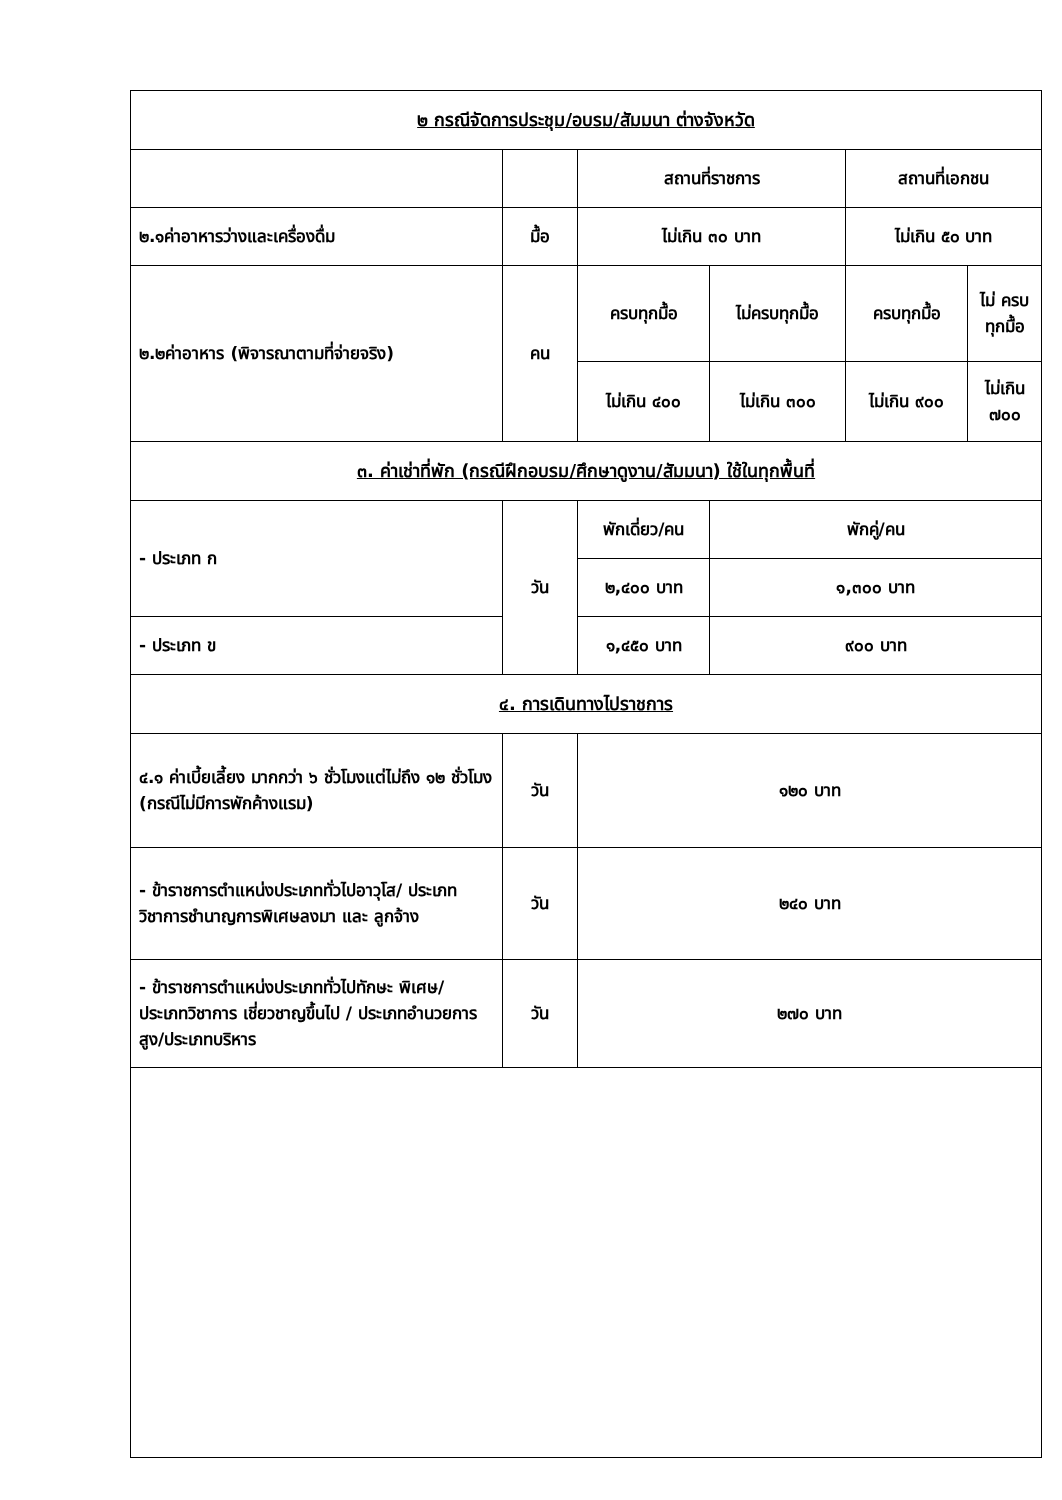| ๒ กรณีจัดการประชุม/อบรม/สัมมนา ต่างจังหวัด | | | | | |
| | | สถานที่ราชการ | | สถานที่เอกชน | |
| ๒.๑ค่าอาหารว่างและเครื่องดื่ม | มื้อ | ไม่เกิน ๓๐ บาท | | ไม่เกิน ๕๐ บาท | |
| ๒.๒ค่าอาหาร (พิจารณาตามที่จ่ายจริง) | คน | ครบทุกมื้อ | ไม่ครบทุกมื้อ | ครบทุกมื้อ | ไม่ ครบ ทุกมื้อ |
| | | ไม่เกิน ๔๐๐ | ไม่เกิน ๓๐๐ | ไม่เกิน ๙๐๐ | ไม่เกิน ๗๐๐ |
| ๓. ค่าเช่าที่พัก (กรณีฝึกอบรม/ศึกษาดูงาน/สัมมนา) ใช้ในทุกพื้นที่ | | | | | |
| - ประเภท ก | วัน | พักเดี่ยว/คน | พักคู่/คน | | |
| | | ๒,๔๐๐ บาท | ๑,๓๐๐ บาท | | |
| - ประเภท ข | | ๑,๔๕๐ บาท | ๙๐๐ บาท | | |
| ๔. การเดินทางไปราชการ | | | | | |
| ๔.๑ ค่าเบี้ยเลี้ยง มากกว่า ๖ ชั่วโมงแต่ไม่ถึง ๑๒ ชั่วโมง (กรณีไม่มีการพักค้างแรม) | วัน | ๑๒๐ บาท | | | |
| - ข้าราชการตำแหน่งประเภททั่วไปอาวุโส/ ประเภทวิชาการชำนาญการพิเศษลงมา และ ลูกจ้าง | วัน | ๒๔๐ บาท | | | |
| - ข้าราชการตำแหน่งประเภททั่วไปทักษะ พิเศษ/ ประเภทวิชาการ เชี่ยวชาญขึ้นไป / ประเภทอำนวยการสูง/ประเภทบริหาร | วัน | ๒๗๐ บาท | | | |